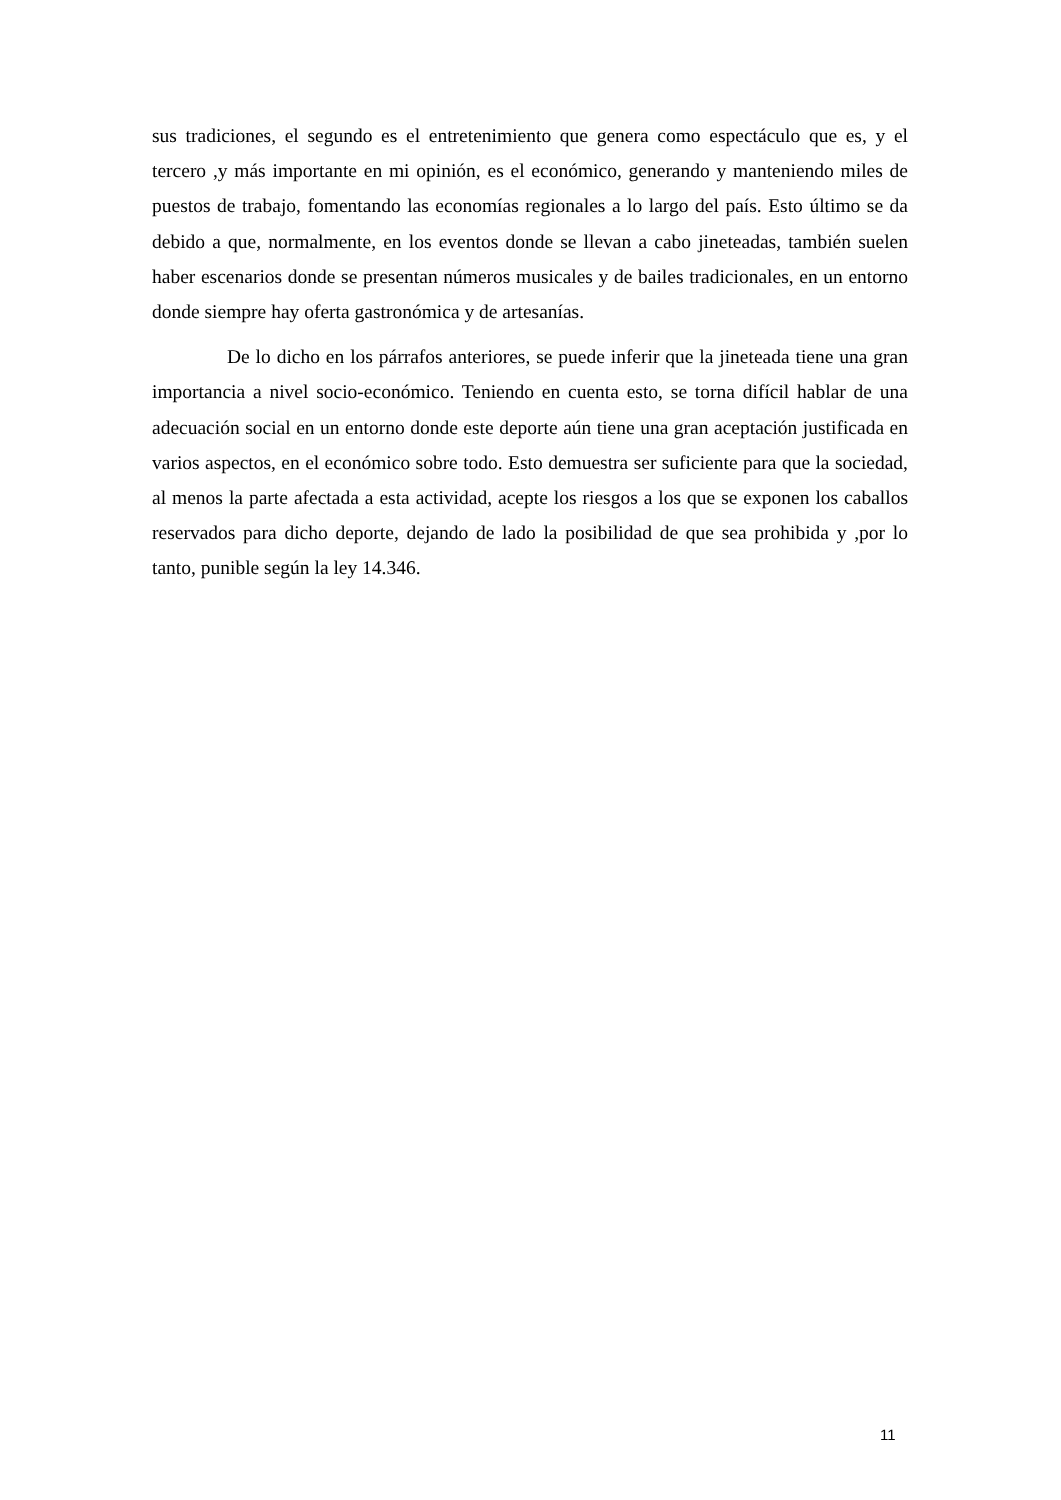sus tradiciones, el segundo es el entretenimiento que genera como espectáculo que es, y el tercero ,y más importante en mi opinión, es el económico, generando y manteniendo miles de puestos de trabajo, fomentando las economías regionales a lo largo del país. Esto último se da debido a que, normalmente, en los eventos donde se llevan a cabo jineteadas, también suelen haber escenarios donde se presentan números musicales y de bailes tradicionales, en un entorno donde siempre hay oferta gastronómica y de artesanías.
De lo dicho en los párrafos anteriores, se puede inferir que la jineteada tiene una gran importancia a nivel socio-económico. Teniendo en cuenta esto, se torna difícil hablar de una adecuación social en un entorno donde este deporte aún tiene una gran aceptación justificada en varios aspectos, en el económico sobre todo. Esto demuestra ser suficiente para que la sociedad, al menos la parte afectada a esta actividad, acepte los riesgos a los que se exponen los caballos reservados para dicho deporte, dejando de lado la posibilidad de que sea prohibida y ,por lo tanto, punible según la ley 14.346.
11